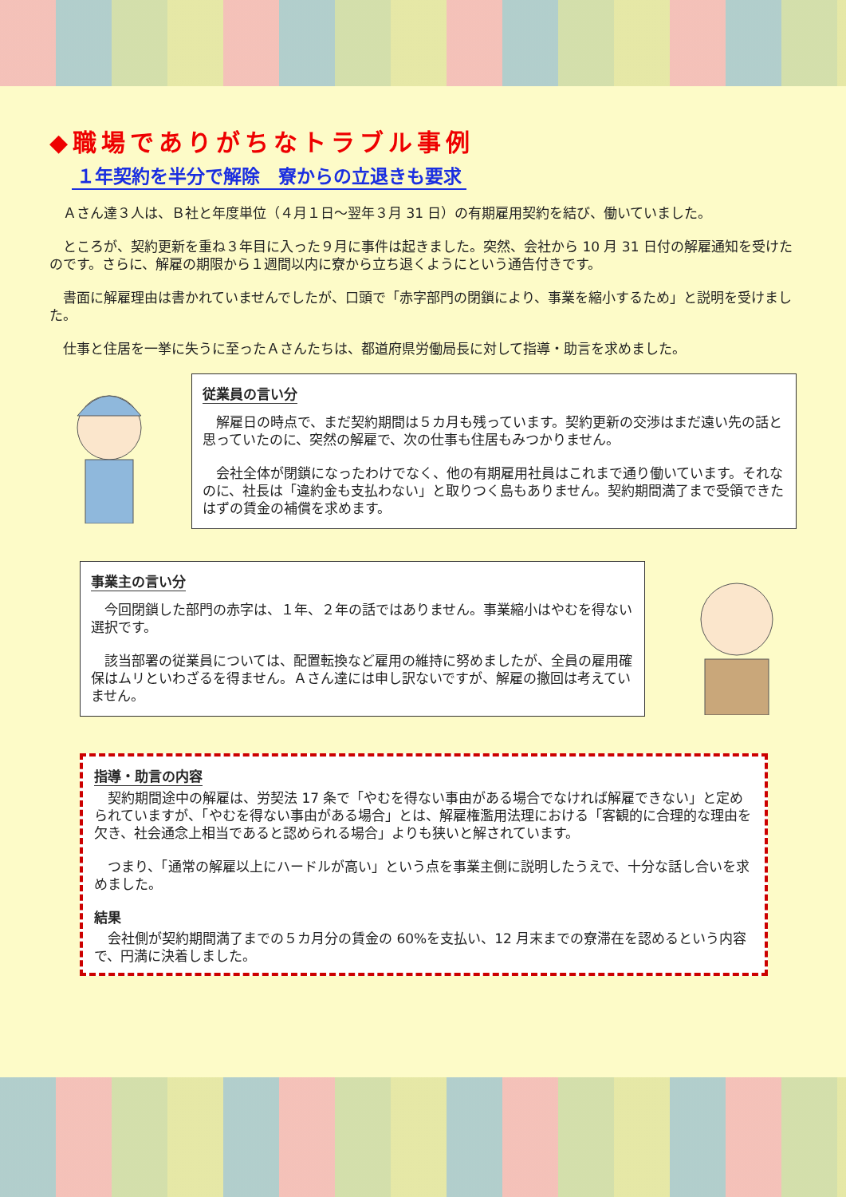◆職場でありがちなトラブル事例
１年契約を半分で解除　寮からの立退きも要求
　Ａさん達３人は、Ｂ社と年度単位（４月１日～翌年３月 31 日）の有期雇用契約を結び、働いていました。
　ところが、契約更新を重ね３年目に入った９月に事件は起きました。突然、会社から 10 月 31 日付の解雇通知を受けたのです。さらに、解雇の期限から１週間以内に寮から立ち退くようにという通告付きです。
　書面に解雇理由は書かれていませんでしたが、口頭で「赤字部門の閉鎖により、事業を縮小するため」と説明を受けました。
　仕事と住居を一挙に失うに至ったＡさんたちは、都道府県労働局長に対して指導・助言を求めました。
従業員の言い分
　解雇日の時点で、まだ契約期間は５カ月も残っています。契約更新の交渉はまだ遠い先の話と思っていたのに、突然の解雇で、次の仕事も住居もみつかりません。
　会社全体が閉鎖になったわけでなく、他の有期雇用社員はこれまで通り働いています。それなのに、社長は「違約金も支払わない」と取りつく島もありません。契約期間満了まで受領できたはずの賃金の補償を求めます。
事業主の言い分
　今回閉鎖した部門の赤字は、１年、２年の話ではありません。事業縮小はやむを得ない選択です。
　該当部署の従業員については、配置転換など雇用の維持に努めましたが、全員の雇用確保はムリといわざるを得ません。Ａさん達には申し訳ないですが、解雇の撤回は考えていません。
指導・助言の内容
　契約期間途中の解雇は、労契法 17 条で「やむを得ない事由がある場合でなければ解雇できない」と定められていますが、「やむを得ない事由がある場合」とは、解雇権濫用法理における「客観的に合理的な理由を欠き、社会通念上相当であると認められる場合」よりも狭いと解されています。
　つまり、「通常の解雇以上にハードルが高い」という点を事業主側に説明したうえで、十分な話し合いを求めました。
結果
　会社側が契約期間満了までの５カ月分の賃金の 60%を支払い、12 月末までの寮滞在を認めるという内容で、円満に決着しました。